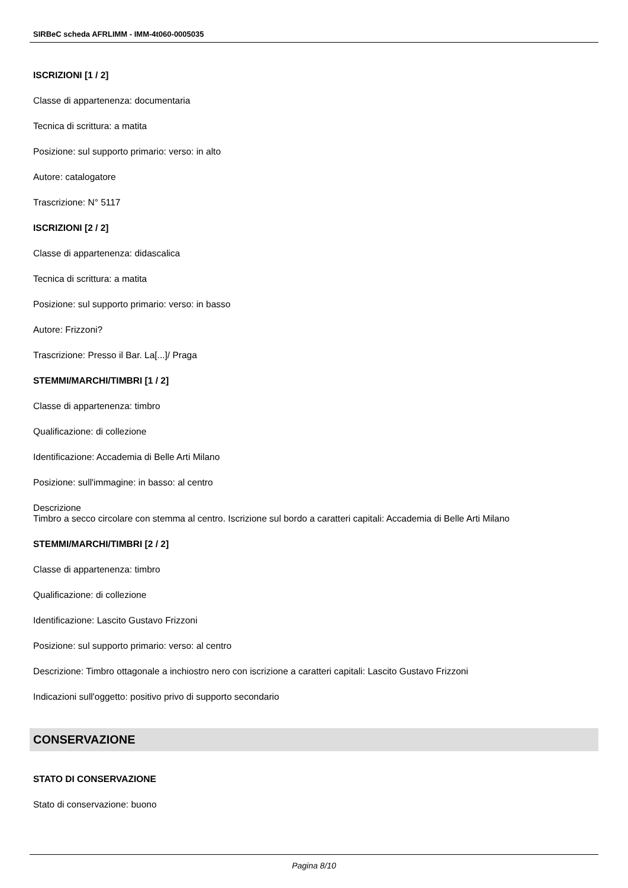SIRBeC scheda AFRLIMM - IMM-4t060-0005035
ISCRIZIONI [1 / 2]
Classe di appartenenza: documentaria
Tecnica di scrittura: a matita
Posizione: sul supporto primario: verso: in alto
Autore: catalogatore
Trascrizione: N° 5117
ISCRIZIONI [2 / 2]
Classe di appartenenza: didascalica
Tecnica di scrittura: a matita
Posizione: sul supporto primario: verso: in basso
Autore: Frizzoni?
Trascrizione: Presso il Bar. La[...]/ Praga
STEMMI/MARCHI/TIMBRI [1 / 2]
Classe di appartenenza: timbro
Qualificazione: di collezione
Identificazione: Accademia di Belle Arti Milano
Posizione: sull'immagine: in basso: al centro
Descrizione
Timbro a secco circolare con stemma al centro. Iscrizione sul bordo a caratteri capitali: Accademia di Belle Arti Milano
STEMMI/MARCHI/TIMBRI [2 / 2]
Classe di appartenenza: timbro
Qualificazione: di collezione
Identificazione: Lascito Gustavo Frizzoni
Posizione: sul supporto primario: verso: al centro
Descrizione: Timbro ottagonale a inchiostro nero con iscrizione a caratteri capitali: Lascito Gustavo Frizzoni
Indicazioni sull'oggetto: positivo privo di supporto secondario
CONSERVAZIONE
STATO DI CONSERVAZIONE
Stato di conservazione: buono
Pagina 8/10